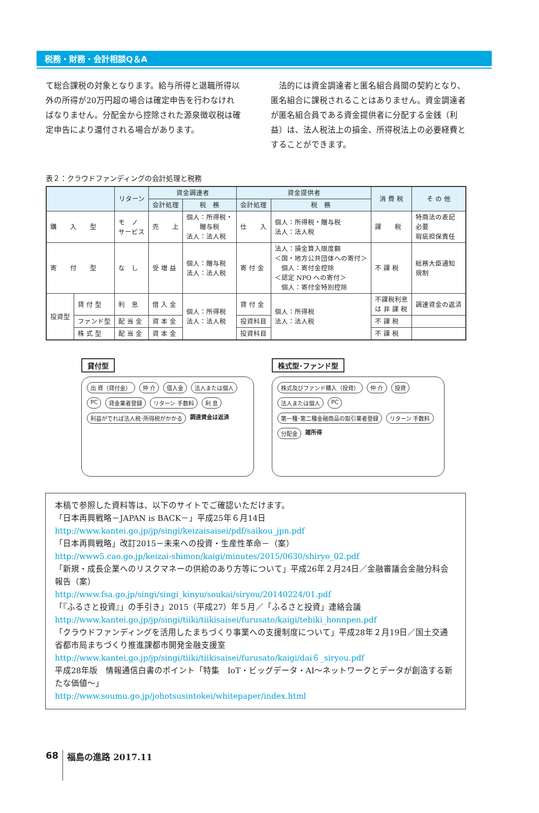税務・財務・会計相談Q＆A
て総合課税の対象となります。給与所得と退職所得以外の所得が20万円超の場合は確定申告を行わなければなりません。分配金から控除された源泉徴収税は確定申告により還付される場合があります。
　法的には資金調達者と匿名組合員間の契約となり、匿名組合に課税されることはありません。資金調達者が匿名組合員である資金提供者に分配する金銭（利益）は、法人税法上の損金、所得税法上の必要経費とすることができます。
表２：クラウドファンディングの会計処理と税務
| | | リターン | 資金調達者 | | 資金提供者 | | 消 費 税 | そ の 他 |
| --- | --- | --- | --- | --- | --- | --- | --- | --- |
| | | | 会計処理 | 税 務 | 会計処理 | 税 務 | | |
| 購 入 型 | | モ ノ サービス | 売 上 | 個人：所得税・ 贈与税 法人：法人税 | 仕 入 | 個人：所得税・贈与税 法人：法人税 | 課 税 | 特商法の表記 必要 瑕疵担保責任 |
| 寄 付 型 | | な し | 受 増 益 | 個人：贈与税 法人：法人税 | 寄 付 金 | 法人：損金算入限度額 ＜国・地方公共団体への寄付＞ 個人：寄付金控除 ＜認定 NPO への寄付＞ 個人：寄付金特別控除 | 不 課 税 | 総務大臣通知 規制 |
| 投資型 | 貸 付 型 | 利 息 | 借 入 金 | 個人：所得税 法人：法人税 | 貸 付 金 | 個人：所得税 法人：法人税 | 不課税利息 は 非 課 税 | 調達資金の返済 |
| | ファンド型 | 配 当 金 | 資 本 金 | | 投資科目 | | 不 課 税 | |
| | 株 式 型 | 配 当 金 | 資 本 金 | | 投資科目 | | 不 課 税 | |
貸付型
出 資（貸付金） 仲 介 借入金 法人または個人 PC 貸金業者登録 リターン 手数料 利 息 利益がでれば法人税･所得税がかかる 調達資金は返済
株式型･ファンド型
株式及びファンド購入（投資） 仲 介 投資 法人または個人 PC 第一種･第二種金融商品の取引業者登録 リターン 手数料 分配金 雑所得
本稿で参照した資料等は、以下のサイトでご確認いただけます。
「日本再興戦略－JAPAN is BACK－」平成25年６月14日
http://www.kantei.go.jp/jp/singi/keizaisaisei/pdf/saikou_jpn.pdf
「日本再興戦略」改訂2015－未来への投資・生産性革命－（案）
http://www5.cao.go.jp/keizai-shimon/kaigi/minutes/2015/0630/shiryo_02.pdf
「新規・成長企業へのリスクマネーの供給のあり方等について」平成26年２月24日／金融審議会金融分科会報告（案）
http://www.fsa.go.jp/singi/singi_kinyu/soukai/siryou/20140224/01.pdf
「『ふるさと投資』」の手引き」2015（平成27）年５月／「ふるさと投資」連絡会議
http://www.kantei.go.jp/jp/singi/tiiki/tiikisaisei/furusato/kaigi/tebiki_honnpen.pdf
「クラウドファンディングを活用したまちづくり事業への支援制度について」平成28年２月19日／国土交通省都市局まちづくり推進課都市開発金融支援室
http://www.kantei.go.jp/jp/singi/tiiki/tiikisaisei/furusato/kaigi/dai６_siryou.pdf
平成28年版　情報通信白書のポイント「特集　IoT・ビッグデータ・AI～ネットワークとデータが創造する新たな価値～」
http://www.soumu.go.jp/johotsusintokei/whitepaper/index.html
68
福島の進路 2017.11